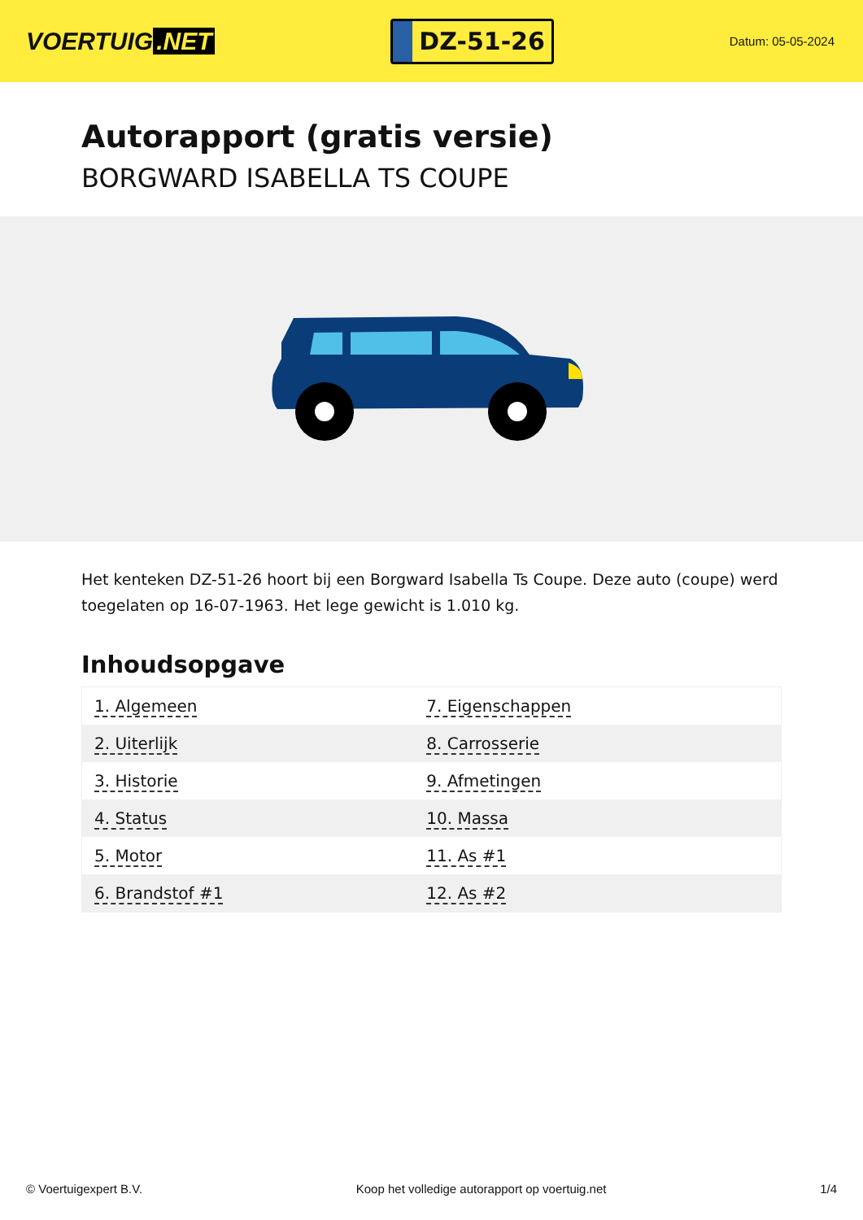VOERTUIG.NET
DZ-51-26
Datum: 05-05-2024
Autorapport (gratis versie)
BORGWARD ISABELLA TS COUPE
Het kenteken DZ-51-26 hoort bij een Borgward Isabella Ts Coupe. Deze auto (coupe) werd toegelaten op 16-07-1963. Het lege gewicht is 1.010 kg.
Inhoudsopgave
| 1. Algemeen | 7. Eigenschappen |
| 2. Uiterlijk | 8. Carrosserie |
| 3. Historie | 9. Afmetingen |
| 4. Status | 10. Massa |
| 5. Motor | 11. As #1 |
| 6. Brandstof #1 | 12. As #2 |
© Voertuigexpert B.V. Koop het volledige autorapport op voertuig.net 1/4